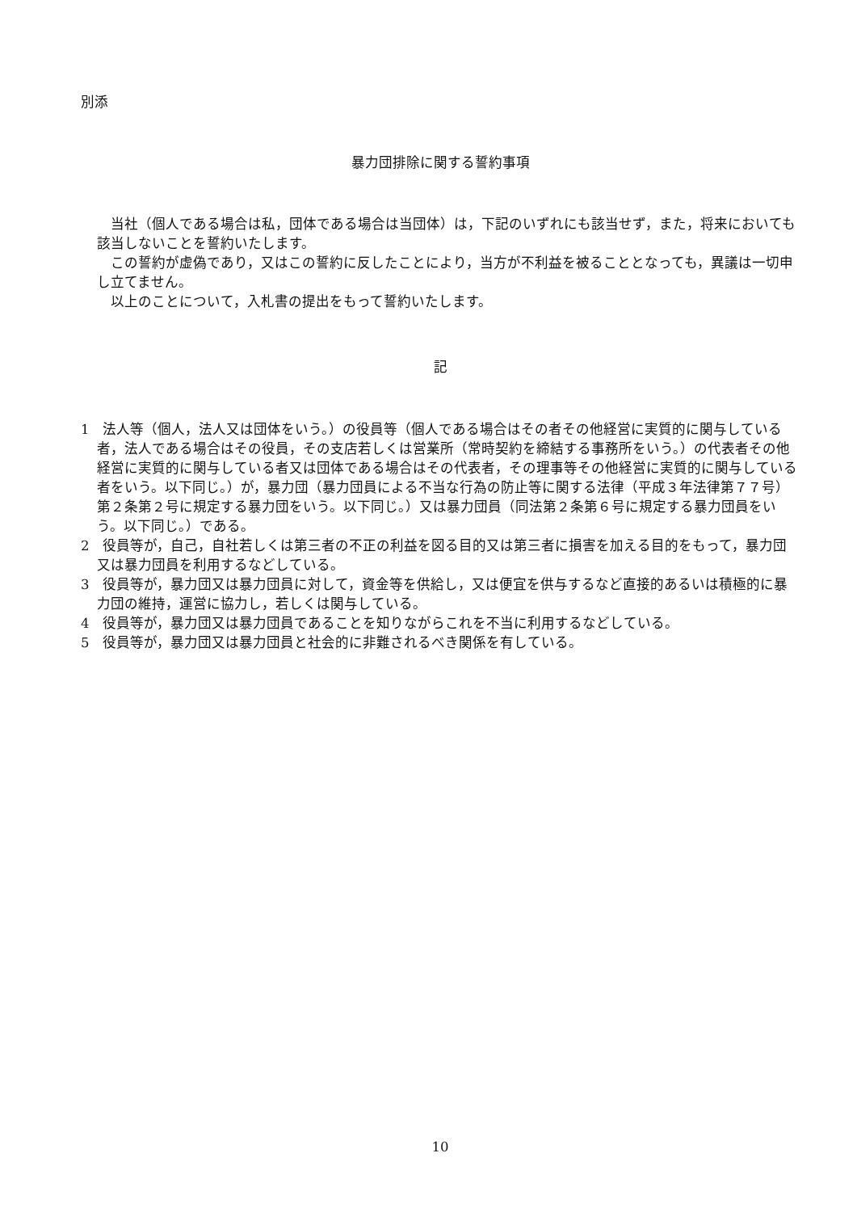別添
暴力団排除に関する誓約事項
当社（個人である場合は私，団体である場合は当団体）は，下記のいずれにも該当せず，また，将来においても該当しないことを誓約いたします。
この誓約が虚偽であり，又はこの誓約に反したことにより，当方が不利益を被ることとなっても，異議は一切申し立てません。
以上のことについて，入札書の提出をもって誓約いたします。
記
1　法人等（個人，法人又は団体をいう。）の役員等（個人である場合はその者その他経営に実質的に関与している者，法人である場合はその役員，その支店若しくは営業所（常時契約を締結する事務所をいう。）の代表者その他経営に実質的に関与している者又は団体である場合はその代表者，その理事等その他経営に実質的に関与している者をいう。以下同じ。）が，暴力団（暴力団員による不当な行為の防止等に関する法律（平成３年法律第７７号）第２条第２号に規定する暴力団をいう。以下同じ。）又は暴力団員（同法第２条第６号に規定する暴力団員をいう。以下同じ。）である。
2　役員等が，自己，自社若しくは第三者の不正の利益を図る目的又は第三者に損害を加える目的をもって，暴力団又は暴力団員を利用するなどしている。
3　役員等が，暴力団又は暴力団員に対して，資金等を供給し，又は便宜を供与するなど直接的あるいは積極的に暴力団の維持，運営に協力し，若しくは関与している。
4　役員等が，暴力団又は暴力団員であることを知りながらこれを不当に利用するなどしている。
5　役員等が，暴力団又は暴力団員と社会的に非難されるべき関係を有している。
10